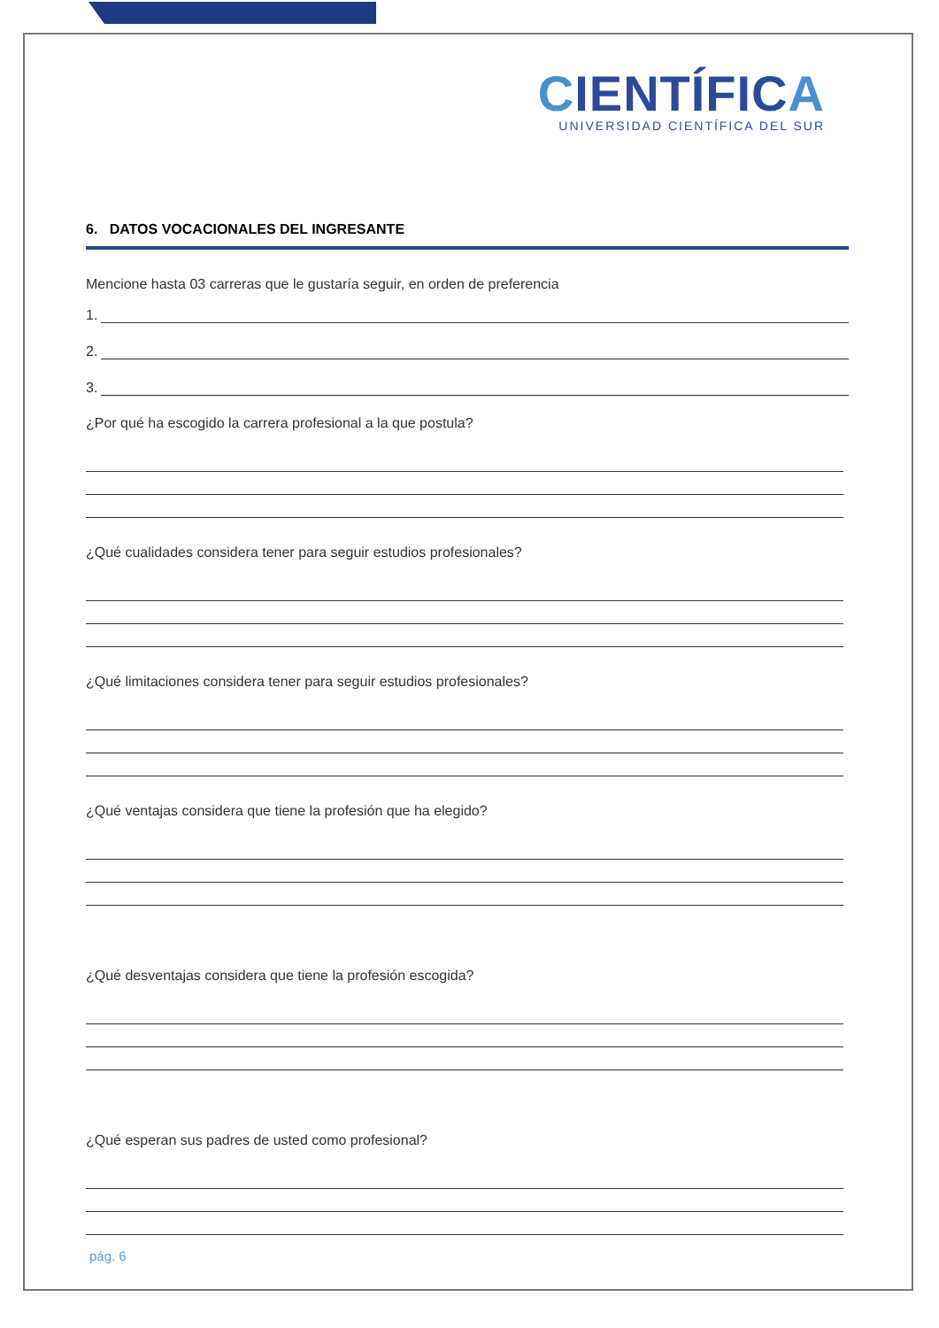CIENTÍFICA
UNIVERSIDAD CIENTÍFICA DEL SUR
6. DATOS VOCACIONALES DEL INGRESANTE
Mencione hasta 03 carreras que le gustaría seguir, en orden de preferencia
1.
2.
3.
¿Por qué ha escogido la carrera profesional a la que postula?
¿Qué cualidades considera tener para seguir estudios profesionales?
¿Qué limitaciones considera tener para seguir estudios profesionales?
¿Qué ventajas considera que tiene la profesión que ha elegido?
¿Qué desventajas considera que tiene la profesión escogida?
¿Qué esperan sus padres de usted como profesional?
pág. 6